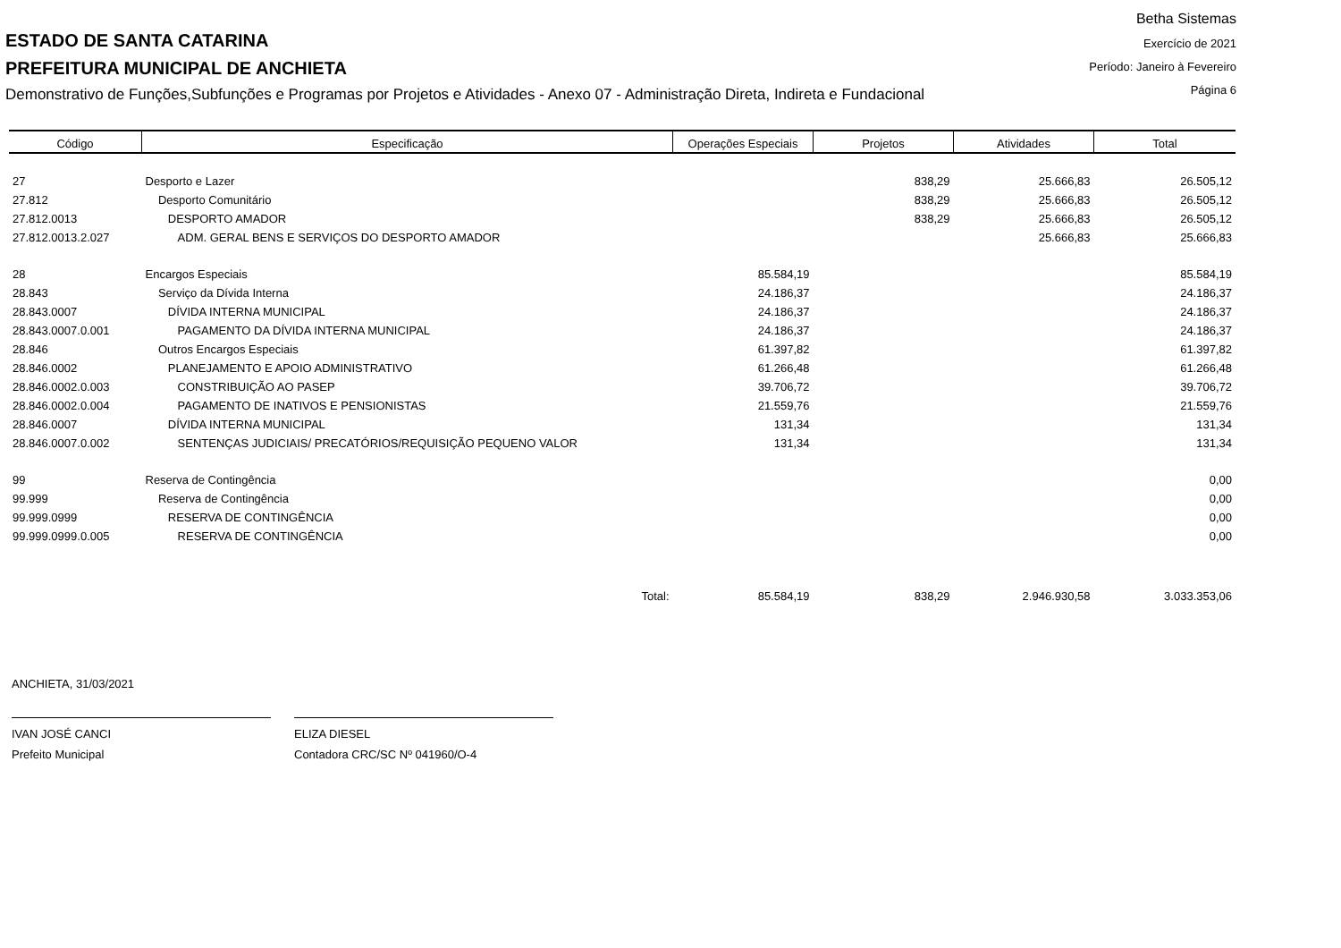ESTADO DE SANTA CATARINA
PREFEITURA MUNICIPAL DE ANCHIETA
Demonstrativo de Funções,Subfunções e Programas por Projetos e Atividades - Anexo 07 - Administração Direta, Indireta e Fundacional
Betha Sistemas
Exercício de 2021
Período: Janeiro à Fevereiro
Página 6
| Código | Especificação | Operações Especiais | Projetos | Atividades | Total |
| --- | --- | --- | --- | --- | --- |
| 27 | Desporto e Lazer | | 838,29 | 25.666,83 | 26.505,12 |
| 27.812 | Desporto Comunitário | | 838,29 | 25.666,83 | 26.505,12 |
| 27.812.0013 | DESPORTO AMADOR | | 838,29 | 25.666,83 | 26.505,12 |
| 27.812.0013.2.027 | ADM. GERAL BENS E SERVIÇOS DO DESPORTO AMADOR | | | 25.666,83 | 25.666,83 |
| 28 | Encargos Especiais | 85.584,19 | | | 85.584,19 |
| 28.843 | Serviço da Dívida Interna | 24.186,37 | | | 24.186,37 |
| 28.843.0007 | DÍVIDA INTERNA MUNICIPAL | 24.186,37 | | | 24.186,37 |
| 28.843.0007.0.001 | PAGAMENTO DA DÍVIDA INTERNA MUNICIPAL | 24.186,37 | | | 24.186,37 |
| 28.846 | Outros Encargos Especiais | 61.397,82 | | | 61.397,82 |
| 28.846.0002 | PLANEJAMENTO E APOIO ADMINISTRATIVO | 61.266,48 | | | 61.266,48 |
| 28.846.0002.0.003 | CONSTRIBUIÇÃO AO PASEP | 39.706,72 | | | 39.706,72 |
| 28.846.0002.0.004 | PAGAMENTO DE INATIVOS E PENSIONISTAS | 21.559,76 | | | 21.559,76 |
| 28.846.0007 | DÍVIDA INTERNA MUNICIPAL | 131,34 | | | 131,34 |
| 28.846.0007.0.002 | SENTENÇAS JUDICIAIS/ PRECATÓRIOS/REQUISIÇÃO PEQUENO VALOR | 131,34 | | | 131,34 |
| 99 | Reserva de Contingência | | | | 0,00 |
| 99.999 | Reserva de Contingência | | | | 0,00 |
| 99.999.0999 | RESERVA DE CONTINGÊNCIA | | | | 0,00 |
| 99.999.0999.0.005 | RESERVA DE CONTINGÊNCIA | | | | 0,00 |
| | Total: | 85.584,19 | 838,29 | 2.946.930,58 | 3.033.353,06 |
ANCHIETA, 31/03/2021
IVAN JOSÉ CANCI
Prefeito Municipal
ELIZA DIESEL
Contadora CRC/SC Nº 041960/O-4